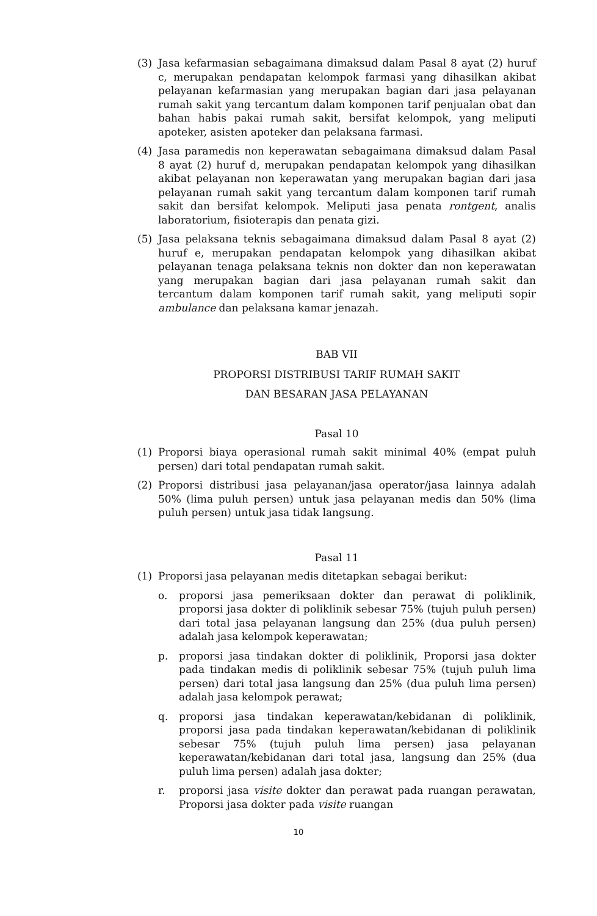(3) Jasa kefarmasian sebagaimana dimaksud dalam Pasal 8 ayat (2) huruf c, merupakan pendapatan kelompok farmasi yang dihasilkan akibat pelayanan kefarmasian yang merupakan bagian dari jasa pelayanan rumah sakit yang tercantum dalam komponen tarif penjualan obat dan bahan habis pakai rumah sakit, bersifat kelompok, yang meliputi apoteker, asisten apoteker dan pelaksana farmasi.
(4) Jasa paramedis non keperawatan sebagaimana dimaksud dalam Pasal 8 ayat (2) huruf d, merupakan pendapatan kelompok yang dihasilkan akibat pelayanan non keperawatan yang merupakan bagian dari jasa pelayanan rumah sakit yang tercantum dalam komponen tarif rumah sakit dan bersifat kelompok. Meliputi jasa penata rontgent, analis laboratorium, fisioterapis dan penata gizi.
(5) Jasa pelaksana teknis sebagaimana dimaksud dalam Pasal 8 ayat (2) huruf e, merupakan pendapatan kelompok yang dihasilkan akibat pelayanan tenaga pelaksana teknis non dokter dan non keperawatan yang merupakan bagian dari jasa pelayanan rumah sakit dan tercantum dalam komponen tarif rumah sakit, yang meliputi sopir ambulance dan pelaksana kamar jenazah.
BAB VII
PROPORSI DISTRIBUSI TARIF RUMAH SAKIT
DAN BESARAN JASA PELAYANAN
Pasal 10
(1) Proporsi biaya operasional rumah sakit minimal 40% (empat puluh persen) dari total pendapatan rumah sakit.
(2) Proporsi distribusi jasa pelayanan/jasa operator/jasa lainnya adalah 50% (lima puluh persen) untuk jasa pelayanan medis dan 50% (lima puluh persen) untuk jasa tidak langsung.
Pasal 11
(1) Proporsi jasa pelayanan medis ditetapkan sebagai berikut:
o. proporsi jasa pemeriksaan dokter dan perawat di poliklinik, proporsi jasa dokter di poliklinik sebesar 75% (tujuh puluh persen) dari total jasa pelayanan langsung dan 25% (dua puluh persen) adalah jasa kelompok keperawatan;
p. proporsi jasa tindakan dokter di poliklinik, Proporsi jasa dokter pada tindakan medis di poliklinik sebesar 75% (tujuh puluh lima persen) dari total jasa langsung dan 25% (dua puluh lima persen) adalah jasa kelompok perawat;
q. proporsi jasa tindakan keperawatan/kebidanan di poliklinik, proporsi jasa pada tindakan keperawatan/kebidanan di poliklinik sebesar 75% (tujuh puluh lima persen) jasa pelayanan keperawatan/kebidanan dari total jasa, langsung dan 25% (dua puluh lima persen) adalah jasa dokter;
r. proporsi jasa visite dokter dan perawat pada ruangan perawatan, Proporsi jasa dokter pada visite ruangan
10